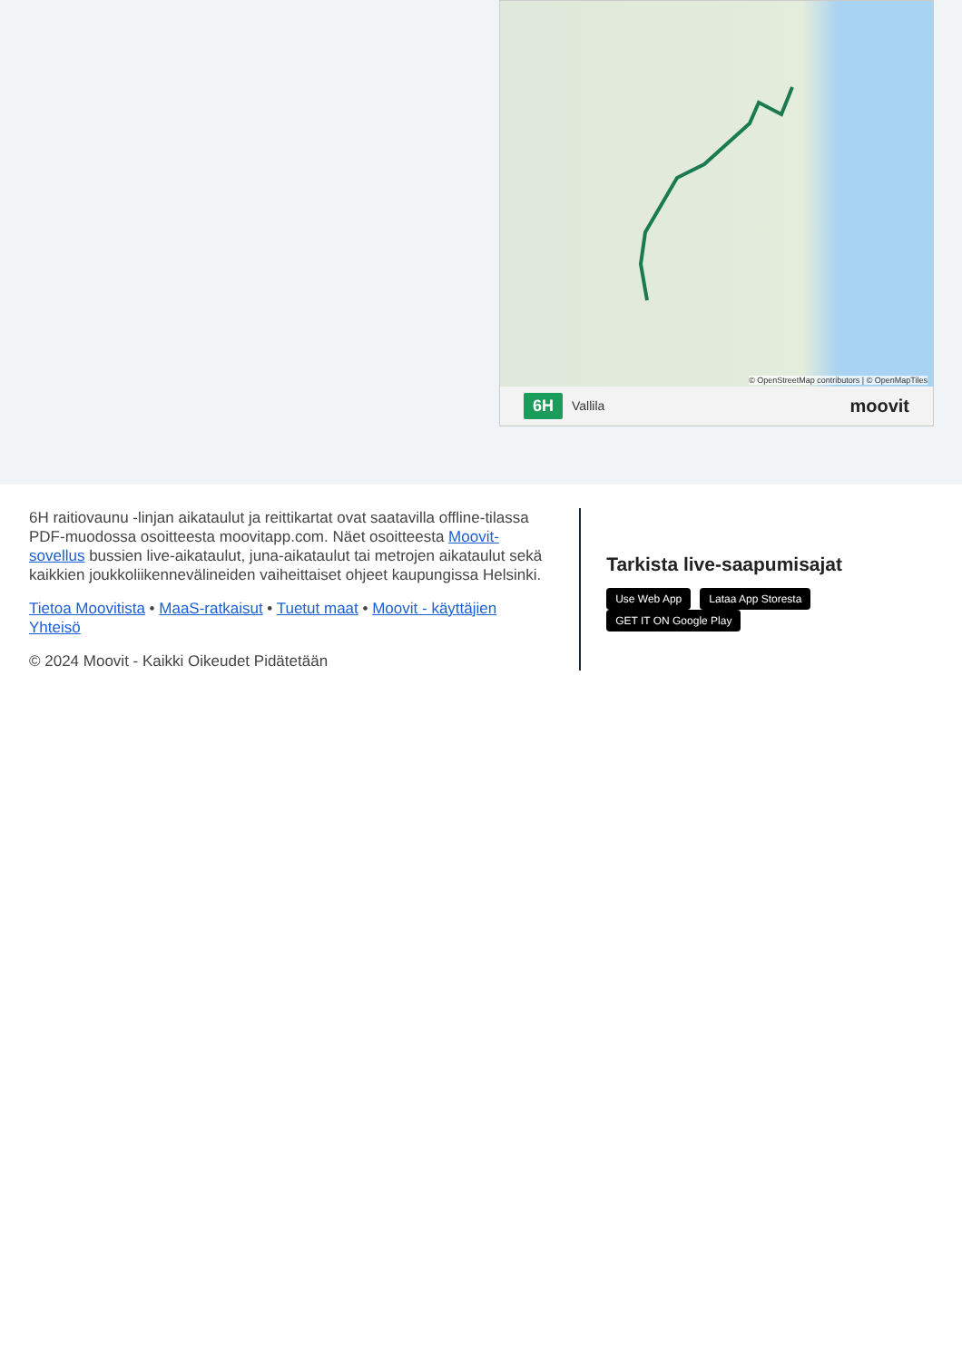© OpenStreetMap contributors | © OpenMapTiles
6H Vallila moovit
6H raitiovaunu -linjan aikataulut ja reittikartat ovat saatavilla offline-tilassa PDF-muodossa osoitteesta moovitapp.com. Näet osoitteesta Moovit-sovellus bussien live-aikataulut, juna-aikataulut tai metrojen aikataulut sekä kaikkien joukkoliikennevälineiden vaiheittaiset ohjeet kaupungissa Helsinki.
Tietoa Moovitista • MaaS-ratkaisut • Tuetut maat • Moovit - käyttäjien Yhteisö
© 2024 Moovit - Kaikki Oikeudet Pidätetään
Tarkista live-saapumisajat
Use Web App Lataa App Storesta GET IT ON Google Play